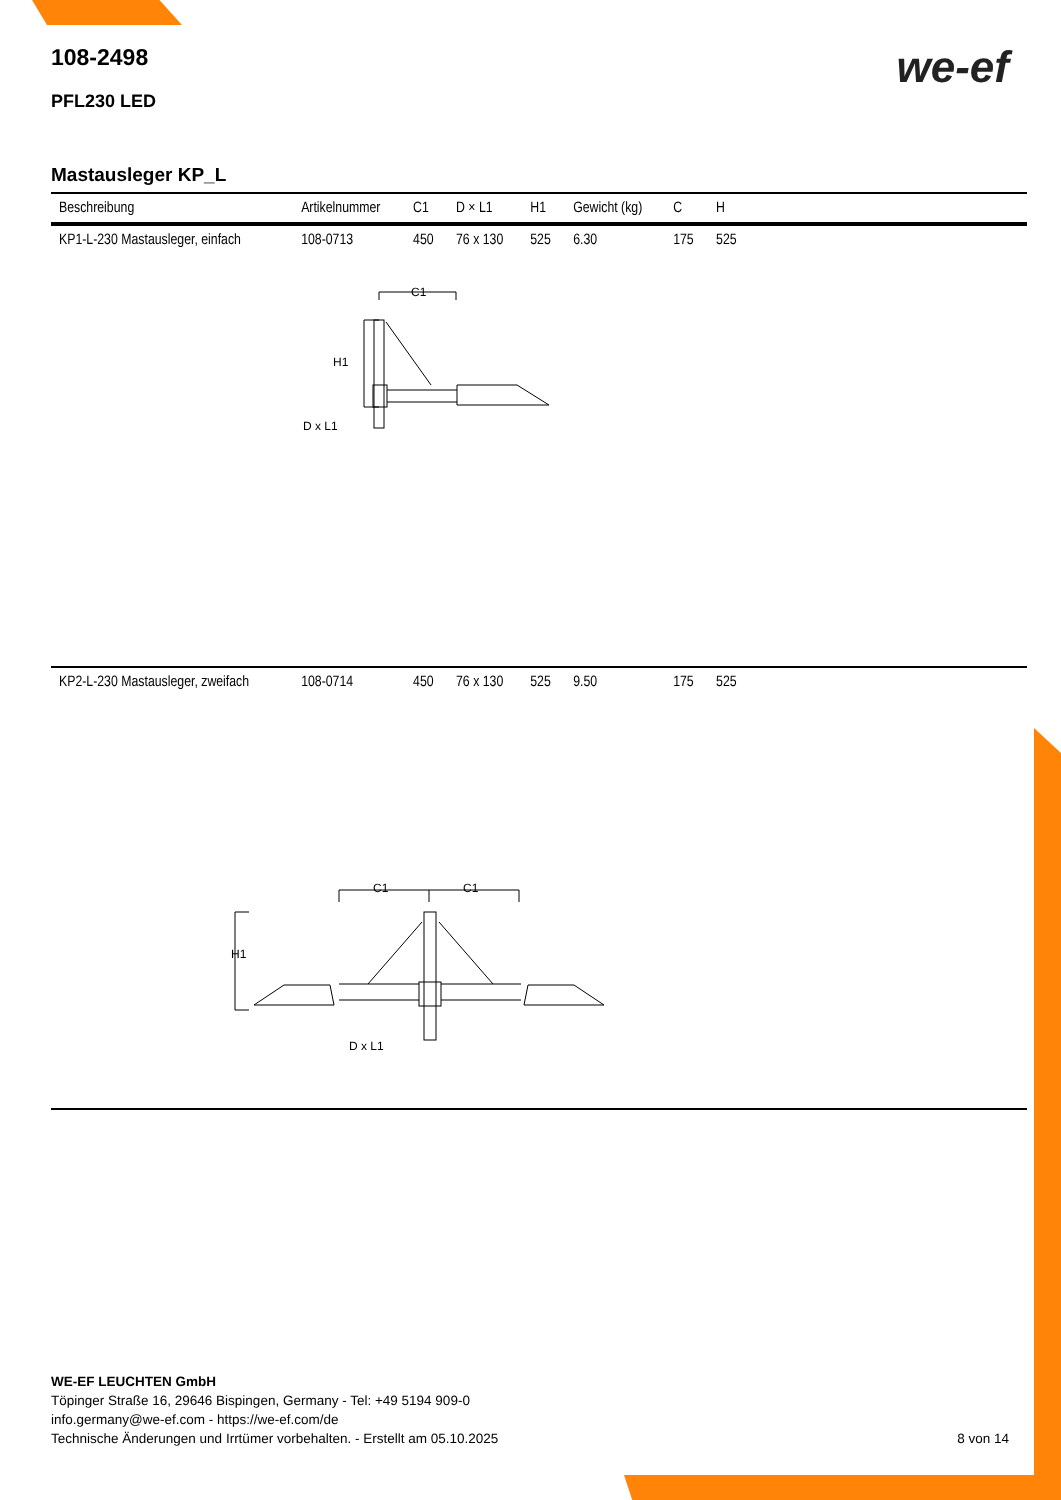we-ef
108-2498
PFL230 LED
Mastausleger KP_L
| Beschreibung | Artikelnummer | C1 | D × L1 | H1 | Gewicht (kg) | C | H | |
| --- | --- | --- | --- | --- | --- | --- | --- | --- |
| KP1-L-230 Mastausleger, einfach | 108-0713 | 450 | 76 x 130 | 525 | 6.30 | 175 | 525 | |
| C1 H1 D x L1 | | | | | | | | |
| KP2-L-230 Mastausleger, zweifach | 108-0714 | 450 | 76 x 130 | 525 | 9.50 | 175 | 525 | |
| C1 C1 H1 D x L1 | | | | | | | | |
WE-EF LEUCHTEN GmbH
Töpinger Straße 16, 29646 Bispingen, Germany - Tel: +49 5194 909-0
info.germany@we-ef.com - https://we-ef.com/de
Technische Änderungen und Irrtümer vorbehalten. - Erstellt am 05.10.2025 8 von 14